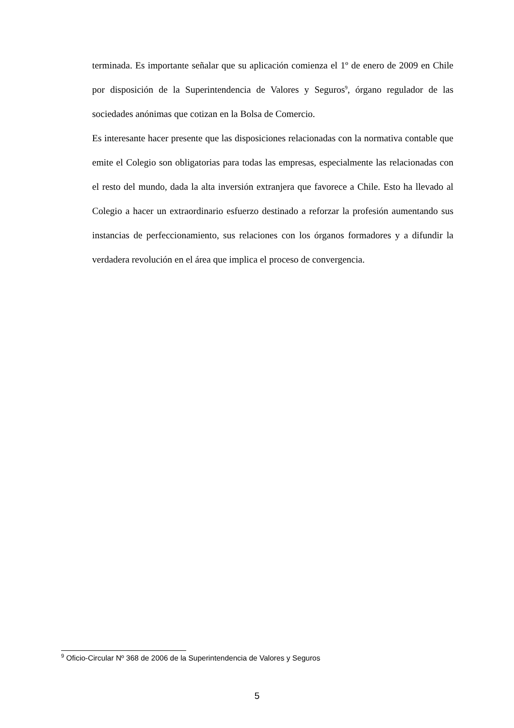terminada. Es importante señalar que su aplicación comienza el 1º de enero de 2009 en Chile por disposición de la Superintendencia de Valores y Seguros<sup>9</sup>, órgano regulador de las sociedades anónimas que cotizan en la Bolsa de Comercio.
Es interesante hacer presente que las disposiciones relacionadas con la normativa contable que emite el Colegio son obligatorias para todas las empresas, especialmente las relacionadas con el resto del mundo, dada la alta inversión extranjera que favorece a Chile. Esto ha llevado al Colegio a hacer un extraordinario esfuerzo destinado a reforzar la profesión aumentando sus instancias de perfeccionamiento, sus relaciones con los órganos formadores y a difundir la verdadera revolución en el área que implica el proceso de convergencia.
<sup>9</sup> Oficio-Circular Nº 368 de 2006 de la Superintendencia de Valores y Seguros
5